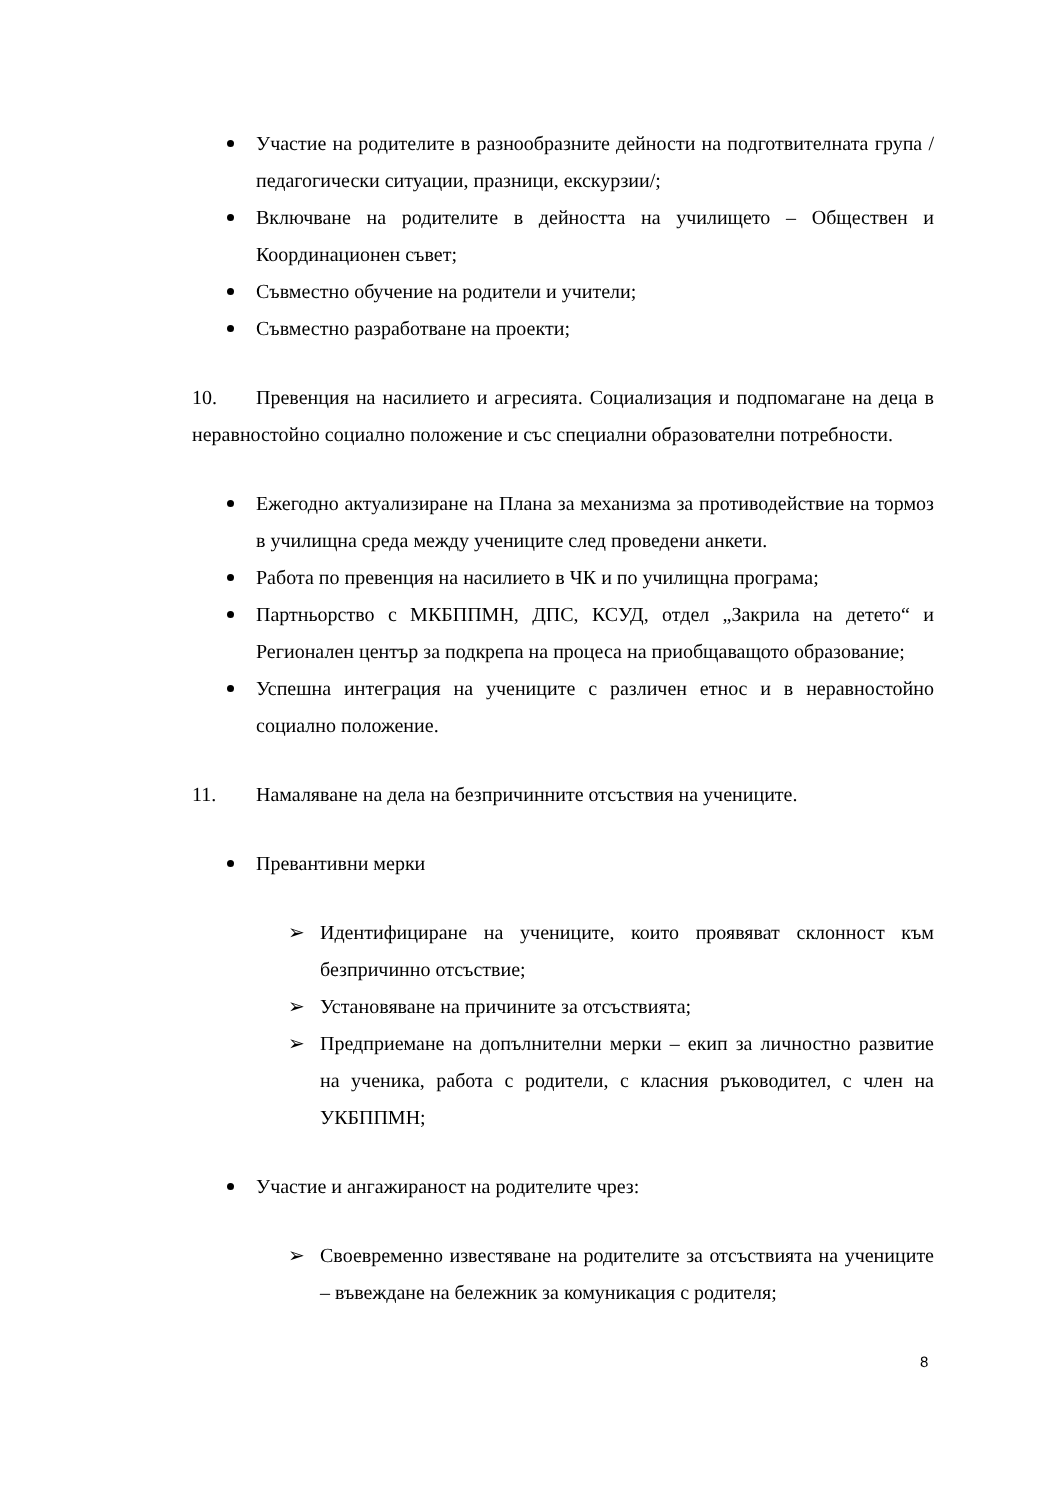Участие на родителите в разнообразните дейности на подготвителната група /педагогически ситуации, празници, екскурзии/;
Включване на родителите в дейността на училището – Обществен и Координационен съвет;
Съвместно обучение на родители и учители;
Съвместно разработване на проекти;
10. Превенция на насилието и агресията. Социализация и подпомагане на деца в неравностойно социално положение и със специални образователни потребности.
Ежегодно актуализиране на Плана за механизма за противодействие на тормоз в училищна среда между учениците след проведени анкети.
Работа по превенция на насилието в ЧК и по училищна програма;
Партньорство с МКБППМН, ДПС, КСУД, отдел „Закрила на детето“ и Регионален център за подкрепа на процеса на приобщаващото образование;
Успешна интеграция на учениците с различен етнос и в неравностойно социално положение.
11. Намаляване на дела на безпричинните отсъствия на учениците.
Превантивни мерки
➢ Идентифициране на учениците, които проявяват склонност към безпричинно отсъствие;
➢ Установяване на причините за отсъствията;
➢ Предприемане на допълнителни мерки – екип за личностно развитие на ученика, работа с родители, с класния ръководител, с член на УКБППМН;
Участие и ангажираност на родителите чрез:
➢ Своевременно известяване на родителите за отсъствията на учениците – въвеждане на бележник за комуникация с родителя;
8